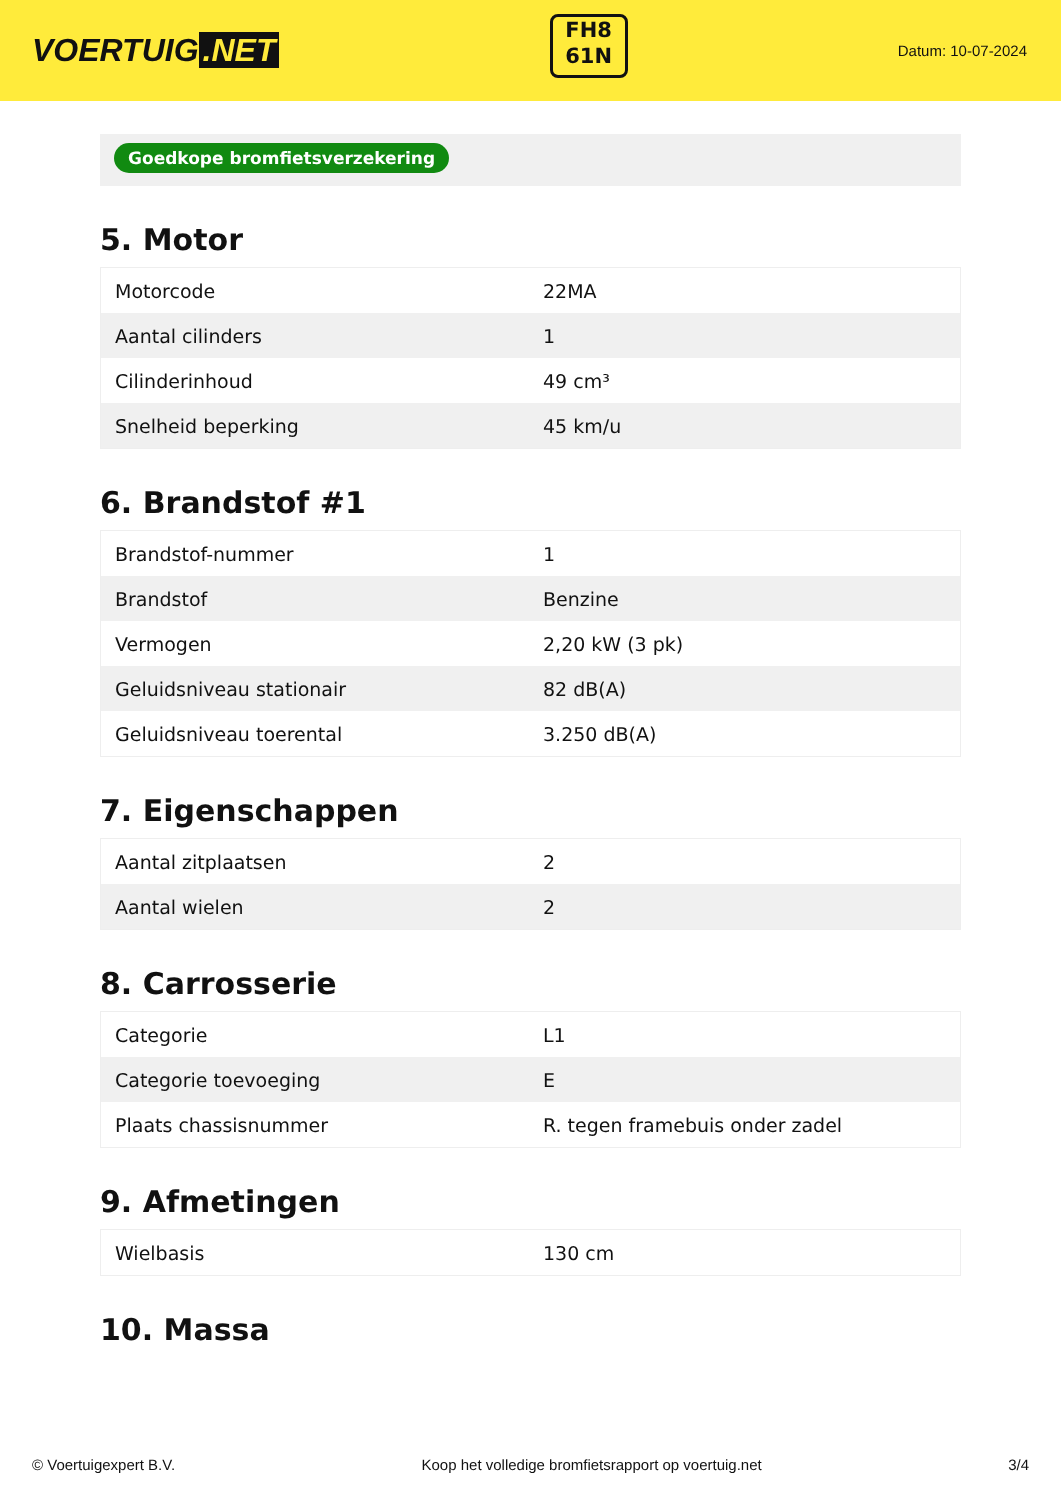VOERTUIG.NET
FH8
61N
Datum: 10-07-2024
Goedkope bromfietsverzekering
5. Motor
| Motorcode | 22MA |
| Aantal cilinders | 1 |
| Cilinderinhoud | 49 cm³ |
| Snelheid beperking | 45 km/u |
6. Brandstof #1
| Brandstof-nummer | 1 |
| Brandstof | Benzine |
| Vermogen | 2,20 kW (3 pk) |
| Geluidsniveau stationair | 82 dB(A) |
| Geluidsniveau toerental | 3.250 dB(A) |
7. Eigenschappen
| Aantal zitplaatsen | 2 |
| Aantal wielen | 2 |
8. Carrosserie
| Categorie | L1 |
| Categorie toevoeging | E |
| Plaats chassisnummer | R. tegen framebuis onder zadel |
9. Afmetingen
| Wielbasis | 130 cm |
10. Massa
© Voertuigexpert B.V. Koop het volledige bromfietsrapport op voertuig.net 3/4